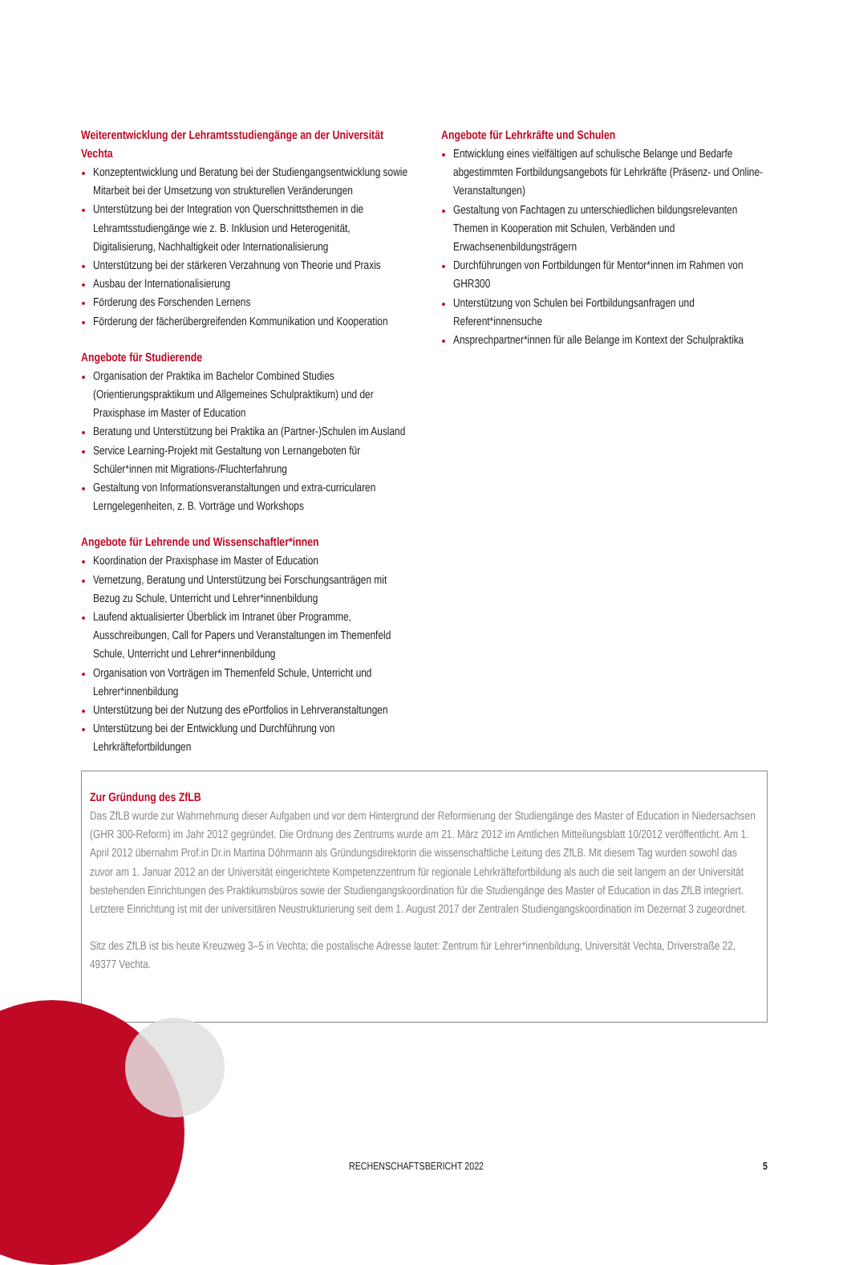Weiterentwicklung der Lehramtsstudiengänge an der Universität Vechta
Konzeptentwicklung und Beratung bei der Studiengangsentwicklung sowie Mitarbeit bei der Umsetzung von strukturellen Veränderungen
Unterstützung bei der Integration von Querschnittsthemen in die Lehramtsstudiengänge wie z. B. Inklusion und Heterogenität, Digitalisierung, Nachhaltigkeit oder Internationalisierung
Unterstützung bei der stärkeren Verzahnung von Theorie und Praxis
Ausbau der Internationalisierung
Förderung des Forschenden Lernens
Förderung der fächerübergreifenden Kommunikation und Kooperation
Angebote für Studierende
Organisation der Praktika im Bachelor Combined Studies (Orientierungspraktikum und Allgemeines Schulpraktikum) und der Praxisphase im Master of Education
Beratung und Unterstützung bei Praktika an (Partner-)Schulen im Ausland
Service Learning-Projekt mit Gestaltung von Lernangeboten für Schüler*innen mit Migrations-/Fluchterfahrung
Gestaltung von Informationsveranstaltungen und extra-curricularen Lerngelegenheiten, z. B. Vorträge und Workshops
Angebote für Lehrende und Wissenschaftler*innen
Koordination der Praxisphase im Master of Education
Vernetzung, Beratung und Unterstützung bei Forschungsanträgen mit Bezug zu Schule, Unterricht und Lehrer*innenbildung
Laufend aktualisierter Überblick im Intranet über Programme, Ausschreibungen, Call for Papers und Veranstaltungen im Themenfeld Schule, Unterricht und Lehrer*innenbildung
Organisation von Vorträgen im Themenfeld Schule, Unterricht und Lehrer*innenbildung
Unterstützung bei der Nutzung des ePortfolios in Lehrveranstaltungen
Unterstützung bei der Entwicklung und Durchführung von Lehrkräftefortbildungen
Angebote für Lehrkräfte und Schulen
Entwicklung eines vielfältigen auf schulische Belange und Bedarfe abgestimmten Fortbildungsangebots für Lehrkräfte (Präsenz- und Online-Veranstaltungen)
Gestaltung von Fachtagen zu unterschiedlichen bildungsrelevanten Themen in Kooperation mit Schulen, Verbänden und Erwachsenenbildungsträgern
Durchführungen von Fortbildungen für Mentor*innen im Rahmen von GHR300
Unterstützung von Schulen bei Fortbildungsanfragen und Referent*innensuche
Ansprechpartner*innen für alle Belange im Kontext der Schulpraktika
Zur Gründung des ZfLB
Das ZfLB wurde zur Wahrnehmung dieser Aufgaben und vor dem Hintergrund der Reformierung der Studiengänge des Master of Education in Niedersachsen (GHR 300-Reform) im Jahr 2012 gegründet. Die Ordnung des Zentrums wurde am 21. März 2012 im Amtlichen Mitteilungsblatt 10/2012 veröffentlicht. Am 1. April 2012 übernahm Prof.in Dr.in Martina Döhrmann als Gründungsdirektorin die wissenschaftliche Leitung des ZfLB. Mit diesem Tag wurden sowohl das zuvor am 1. Januar 2012 an der Universität eingerichtete Kompetenzzentrum für regionale Lehrkräftefortbildung als auch die seit langem an der Universität bestehenden Einrichtungen des Praktikumsbüros sowie der Studiengangskoordination für die Studiengänge des Master of Education in das ZfLB integriert. Letztere Einrichtung ist mit der universitären Neustrukturierung seit dem 1. August 2017 der Zentralen Studiengangskoordination im Dezernat 3 zugeordnet.
Sitz des ZfLB ist bis heute Kreuzweg 3–5 in Vechta; die postalische Adresse lautet: Zentrum für Lehrer*innenbildung, Universität Vechta, Driverstraße 22, 49377 Vechta.
RECHENSCHAFTSBERICHT 2022 5